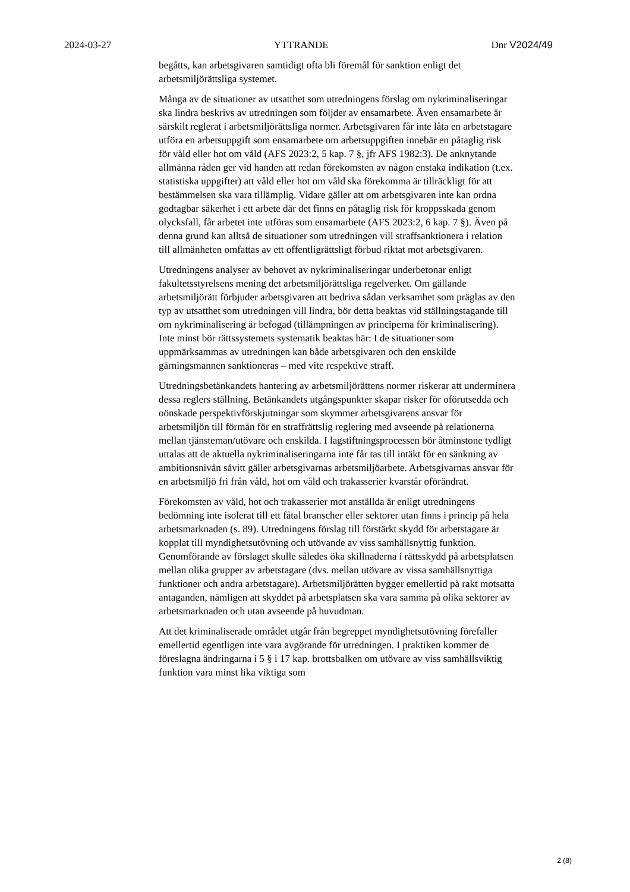2024-03-27 YTTRANDE Dnr V2024/49
begåtts, kan arbetsgivaren samtidigt ofta bli föremål för sanktion enligt det arbetsmiljörättsliga systemet.
Många av de situationer av utsatthet som utredningens förslag om nykriminaliseringar ska lindra beskrivs av utredningen som följder av ensamarbete. Även ensamarbete är särskilt reglerat i arbetsmiljörättsliga normer. Arbetsgivaren får inte låta en arbetstagare utföra en arbetsuppgift som ensamarbete om arbetsuppgiften innebär en påtaglig risk för våld eller hot om våld (AFS 2023:2, 5 kap. 7 §, jfr AFS 1982:3). De anknytande allmänna råden ger vid handen att redan förekomsten av någon enstaka indikation (t.ex. statistiska uppgifter) att våld eller hot om våld ska förekomma är tillräckligt för att bestämmelsen ska vara tillämplig. Vidare gäller att om arbetsgivaren inte kan ordna godtagbar säkerhet i ett arbete där det finns en påtaglig risk för kroppsskada genom olycksfall, får arbetet inte utföras som ensamarbete (AFS 2023:2, 6 kap. 7 §). Även på denna grund kan alltså de situationer som utredningen vill straffsanktionera i relation till allmänheten omfattas av ett offentligrättsligt förbud riktat mot arbetsgivaren.
Utredningens analyser av behovet av nykriminaliseringar underbetonar enligt fakultetsstyrelsens mening det arbetsmiljörättsliga regelverket. Om gällande arbetsmiljörätt förbjuder arbetsgivaren att bedriva sådan verksamhet som präglas av den typ av utsatthet som utredningen vill lindra, bör detta beaktas vid ställningstagande till om nykriminalisering är befogad (tillämpningen av principerna för kriminalisering). Inte minst bör rättssystemets systematik beaktas här: I de situationer som uppmärksammas av utredningen kan både arbetsgivaren och den enskilde gärningsmannen sanktioneras – med vite respektive straff.
Utredningsbetänkandets hantering av arbetsmiljörättens normer riskerar att underminera dessa reglers ställning. Betänkandets utgångspunkter skapar risker för oförutsedda och oönskade perspektivförskjutningar som skymmer arbetsgivarens ansvar för arbetsmiljön till förmån för en straffrättslig reglering med avseende på relationerna mellan tjänsteman/utövare och enskilda. I lagstiftningsprocessen bör åtminstone tydligt uttalas att de aktuella nykriminaliseringarna inte får tas till intäkt för en sänkning av ambitionsnivån såvitt gäller arbetsgivarnas arbetsmiljöarbete. Arbetsgivarnas ansvar för en arbetsmiljö fri från våld, hot om våld och trakasserier kvarstår oförändrat.
Förekomsten av våld, hot och trakasserier mot anställda är enligt utredningens bedömning inte isolerat till ett fåtal branscher eller sektorer utan finns i princip på hela arbetsmarknaden (s. 89). Utredningens förslag till förstärkt skydd för arbetstagare är kopplat till myndighetsutövning och utövande av viss samhällsnyttig funktion. Genomförande av förslaget skulle således öka skillnaderna i rättsskydd på arbetsplatsen mellan olika grupper av arbetstagare (dvs. mellan utövare av vissa samhällsnyttiga funktioner och andra arbetstagare). Arbetsmiljörätten bygger emellertid på rakt motsatta antaganden, nämligen att skyddet på arbetsplatsen ska vara samma på olika sektorer av arbetsmarknaden och utan avseende på huvudman.
Att det kriminaliserade området utgår från begreppet myndighetsutövning förefaller emellertid egentligen inte vara avgörande för utredningen. I praktiken kommer de föreslagna ändringarna i 5 § i 17 kap. brottsbalken om utövare av viss samhällsviktig funktion vara minst lika viktiga som
2 (8)